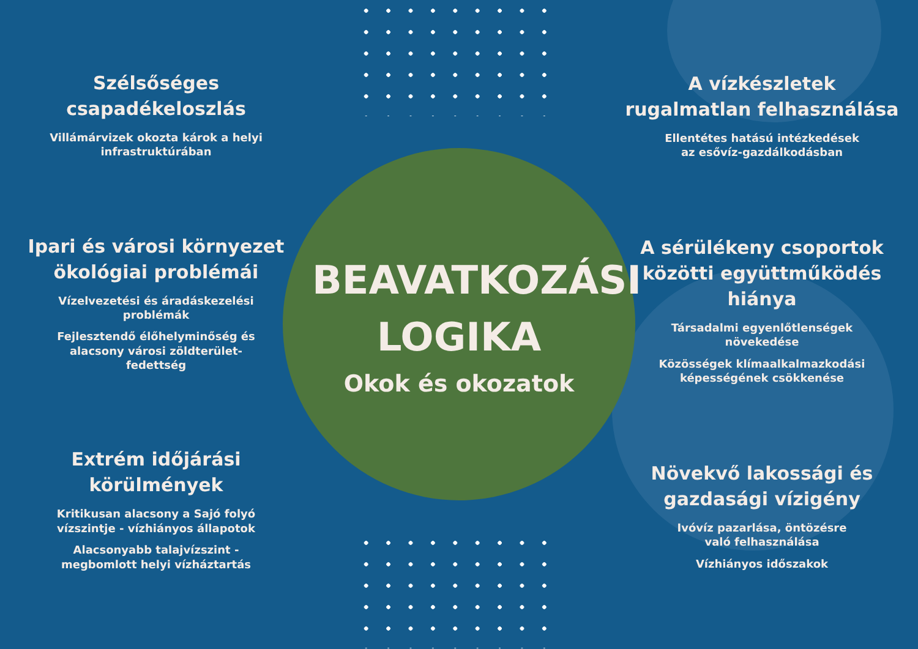Szélsőséges
csapadékeloszlás
Villámárvizek okozta károk a helyi
infrastruktúrában
Ipari és városi környezet
ökológiai problémái
Vízelvezetési és áradáskezelési
problémák
Fejlesztendő élőhelyminőség és
alacsony városi zöldterület-
fedettség
Extrém időjárási
körülmények
Kritikusan alacsony a Sajó folyó
vízszintje - vízhiányos állapotok
Alacsonyabb talajvízszint -
megbomlott helyi vízháztartás
BEAVATKOZÁSI
LOGIKA
Okok és okozatok
A vízkészletek
rugalmatlan felhasználása
Ellentétes hatású intézkedések
az esővíz-gazdálkodásban
A sérülékeny csoportok
közötti együttműködés
hiánya
Társadalmi egyenlőtlenségek
növekedése
Közösségek klímaalkalmazkodási
képességének csökkenése
Növekvő lakossági és
gazdasági vízigény
Ivóvíz pazarlása, öntözésre
való felhasználása
Vízhiányos időszakok